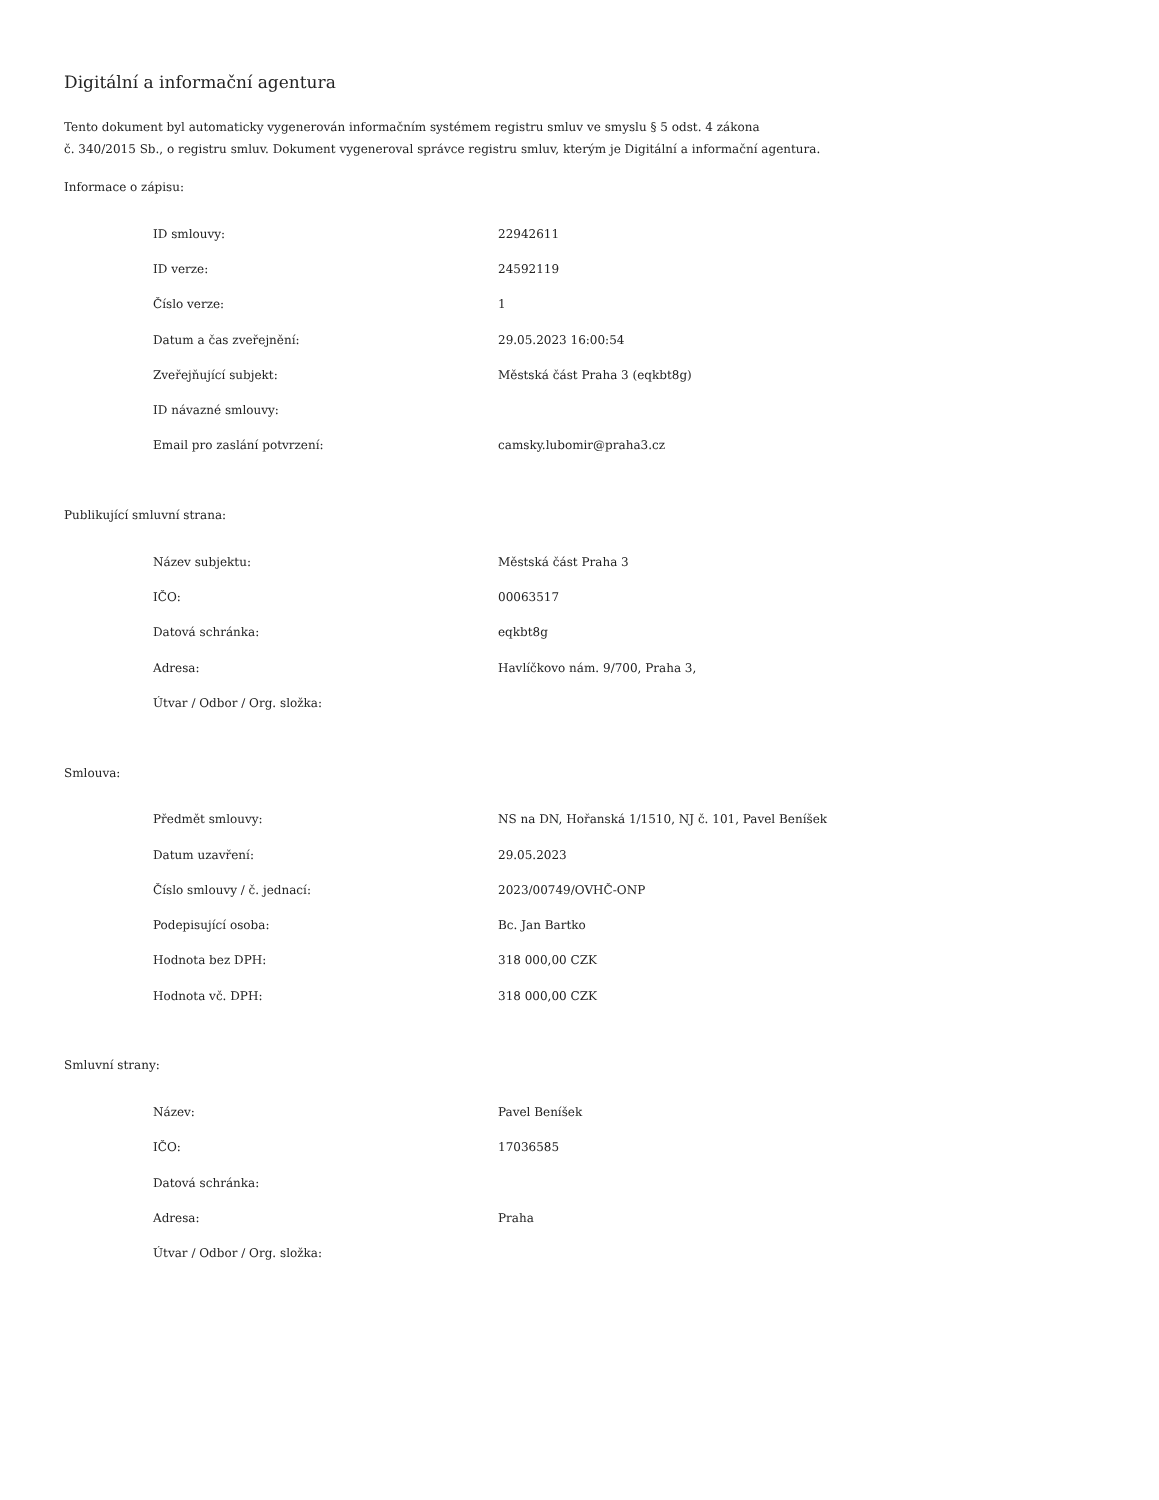Digitální a informační agentura
Tento dokument byl automaticky vygenerován informačním systémem registru smluv ve smyslu § 5 odst. 4 zákona
č. 340/2015 Sb., o registru smluv. Dokument vygeneroval správce registru smluv, kterým je Digitální a informační agentura.
Informace o zápisu:
| ID smlouvy: | 22942611 |
| ID verze: | 24592119 |
| Číslo verze: | 1 |
| Datum a čas zveřejnění: | 29.05.2023 16:00:54 |
| Zveřejňující subjekt: | Městská část Praha 3 (eqkbt8g) |
| ID návazné smlouvy: | |
| Email pro zaslání potvrzení: | camsky.lubomir@praha3.cz |
Publikující smluvní strana:
| Název subjektu: | Městská část Praha 3 |
| IČO: | 00063517 |
| Datová schránka: | eqkbt8g |
| Adresa: | Havlíčkovo nám. 9/700, Praha 3, |
| Útvar / Odbor / Org. složka: | |
Smlouva:
| Předmět smlouvy: | NS na DN, Hořanská 1/1510, NJ č. 101, Pavel Beníšek |
| Datum uzavření: | 29.05.2023 |
| Číslo smlouvy / č. jednací: | 2023/00749/OVHČ-ONP |
| Podepisující osoba: | Bc. Jan Bartko |
| Hodnota bez DPH: | 318 000,00 CZK |
| Hodnota vč. DPH: | 318 000,00 CZK |
Smluvní strany:
| Název: | Pavel Beníšek |
| IČO: | 17036585 |
| Datová schránka: | |
| Adresa: | Praha |
| Útvar / Odbor / Org. složka: | |